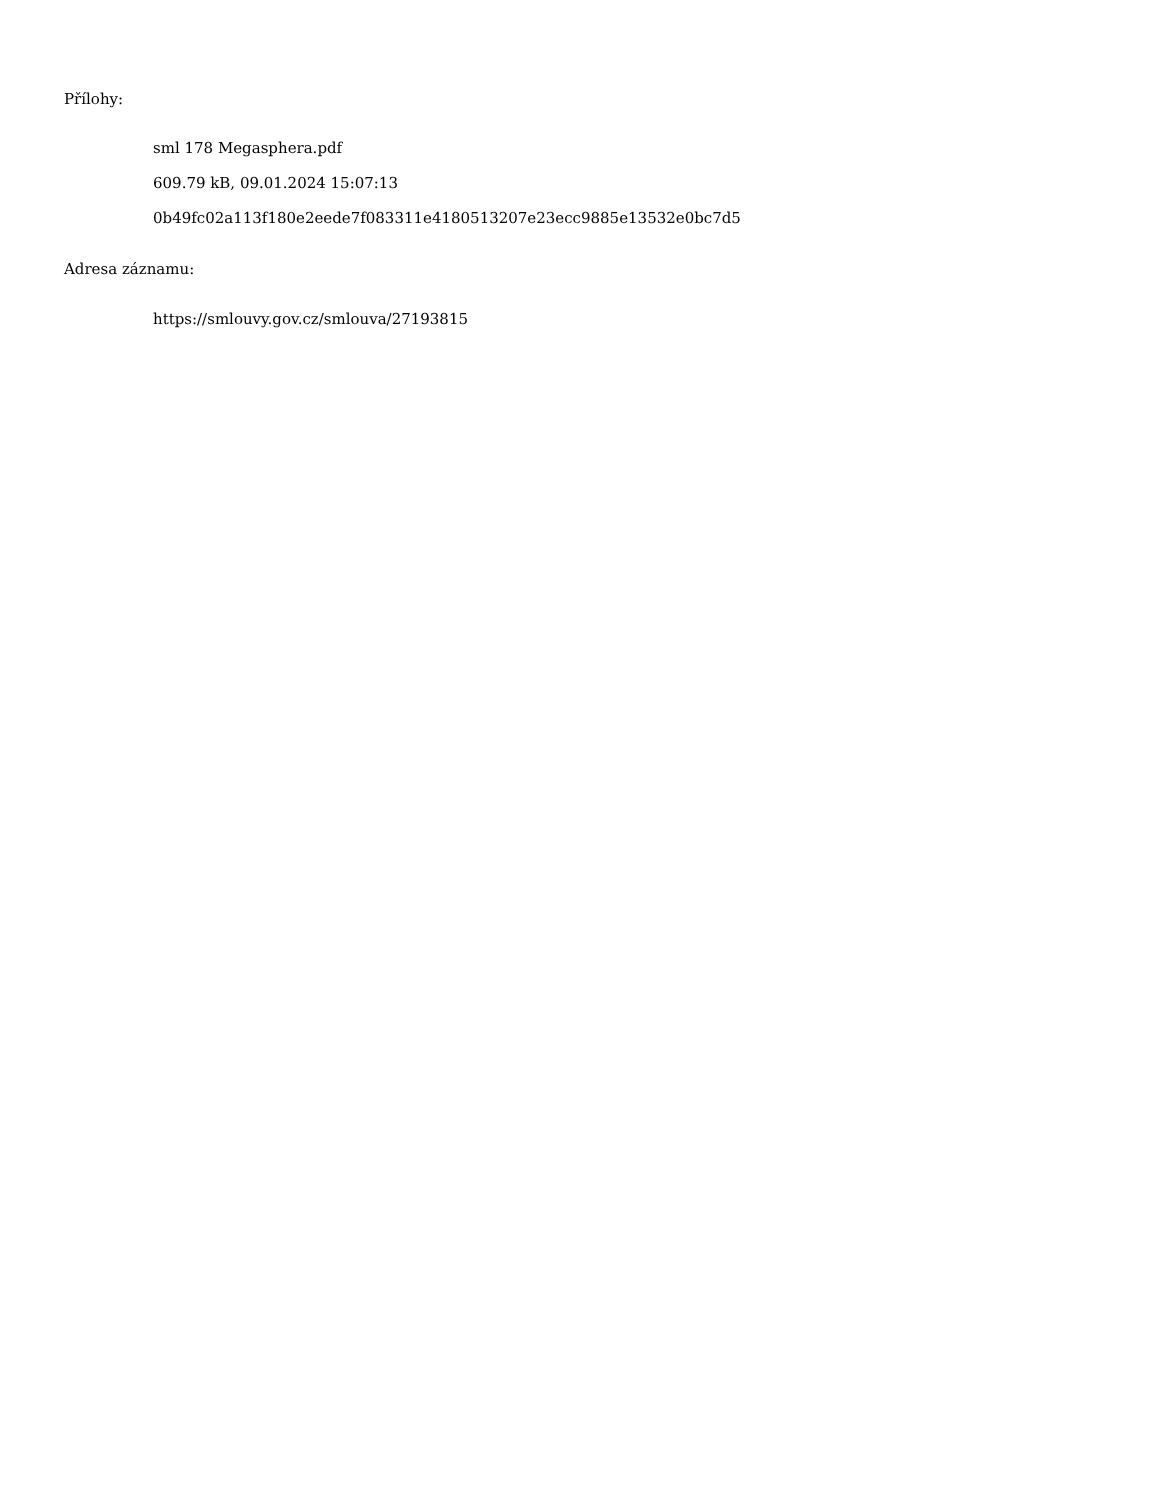Přílohy:
sml 178 Megasphera.pdf
609.79 kB, 09.01.2024 15:07:13
0b49fc02a113f180e2eede7f083311e4180513207e23ecc9885e13532e0bc7d5
Adresa záznamu:
https://smlouvy.gov.cz/smlouva/27193815